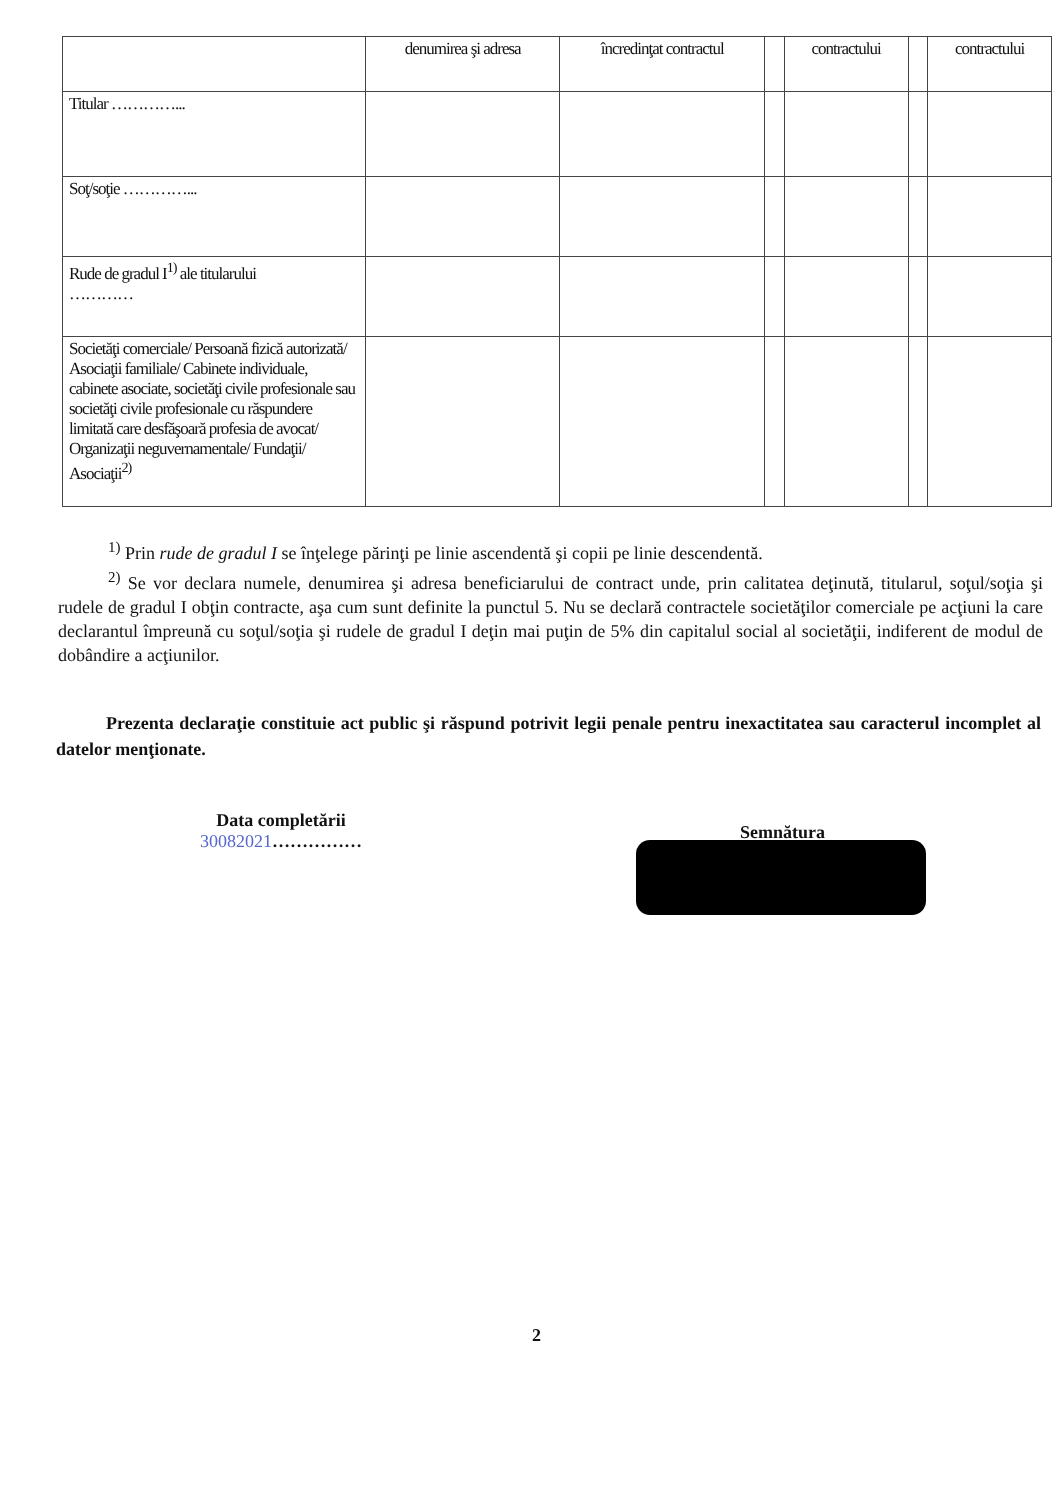| | denumirea şi adresa | încredinţat contractul | | contractului | | contractului |
| Titular …………... | | | | | | |
| Soţ/soţie …………... | | | | | | |
| Rude de gradul I<sup>1)</sup> ale titularului ………… | | | | | | |
| Societăţi comerciale/ Persoană fizică autorizată/ Asociaţii familiale/ Cabinete individuale, cabinete asociate, societăţi civile profesionale sau societăţi civile profesionale cu răspundere limitată care desfăşoară profesia de avocat/ Organizaţii neguvernamentale/ Fundaţii/ Asociaţii<sup>2)</sup> | | | | | | |
<sup>1)</sup> Prin rude de gradul I se înţelege părinţi pe linie ascendentă şi copii pe linie descendentă.
<sup>2)</sup> Se vor declara numele, denumirea şi adresa beneficiarului de contract unde, prin calitatea deţinută, titularul, soţul/soţia şi rudele de gradul I obţin contracte, aşa cum sunt definite la punctul 5. Nu se declară contractele societăţilor comerciale pe acţiuni la care declarantul împreună cu soţul/soţia şi rudele de gradul I deţin mai puţin de 5% din capitalul social al societăţii, indiferent de modul de dobândire a acţiunilor.
Prezenta declaraţie constituie act public şi răspund potrivit legii penale pentru inexactitatea sau caracterul incomplet al datelor menţionate.
Data completării
30082021……………
Semnătura
2